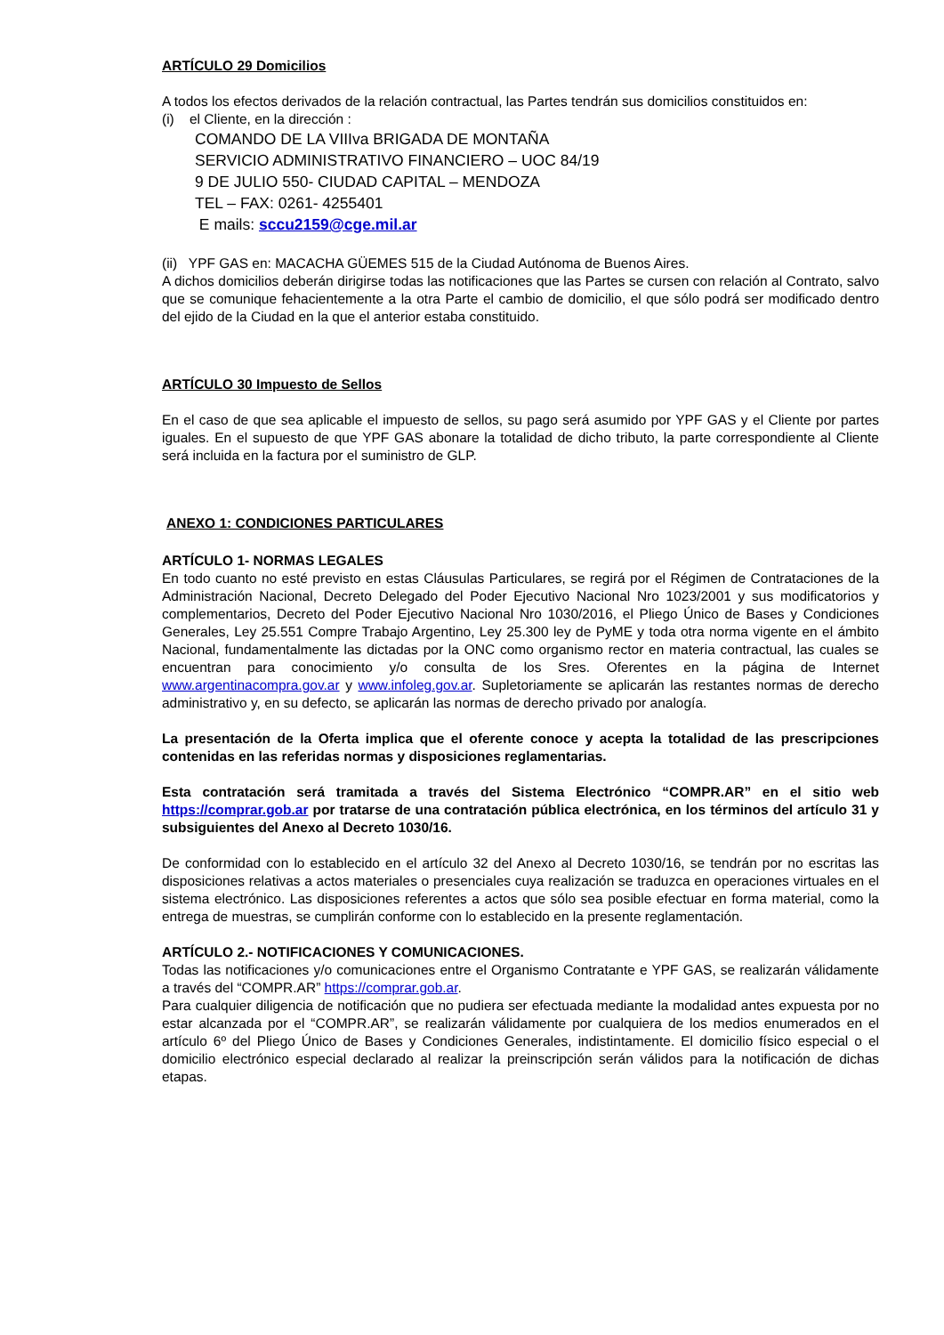ARTÍCULO 29 Domicilios
A todos los efectos derivados de la relación contractual, las Partes tendrán sus domicilios constituidos en:
(i) el Cliente, en la dirección :
COMANDO DE LA VIIIva BRIGADA DE MONTAÑA
SERVICIO ADMINISTRATIVO FINANCIERO – UOC 84/19
9 DE JULIO 550- CIUDAD CAPITAL – MENDOZA
TEL – FAX: 0261- 4255401
E mails: sccu2159@cge.mil.ar
(ii) YPF GAS en: MACACHA GÜEMES 515 de la Ciudad Autónoma de Buenos Aires.
A dichos domicilios deberán dirigirse todas las notificaciones que las Partes se cursen con relación al Contrato, salvo que se comunique fehacientemente a la otra Parte el cambio de domicilio, el que sólo podrá ser modificado dentro del ejido de la Ciudad en la que el anterior estaba constituido.
ARTÍCULO 30 Impuesto de Sellos
En el caso de que sea aplicable el impuesto de sellos, su pago será asumido por YPF GAS y el Cliente por partes iguales. En el supuesto de que YPF GAS abonare la totalidad de dicho tributo, la parte correspondiente al Cliente será incluida en la factura por el suministro de GLP.
ANEXO 1: CONDICIONES PARTICULARES
ARTÍCULO 1- NORMAS LEGALES
En todo cuanto no esté previsto en estas Cláusulas Particulares, se regirá por el Régimen de Contrataciones de la Administración Nacional, Decreto Delegado del Poder Ejecutivo Nacional Nro 1023/2001 y sus modificatorios y complementarios, Decreto del Poder Ejecutivo Nacional Nro 1030/2016, el Pliego Único de Bases y Condiciones Generales, Ley 25.551 Compre Trabajo Argentino, Ley 25.300 ley de PyME y toda otra norma vigente en el ámbito Nacional, fundamentalmente las dictadas por la ONC como organismo rector en materia contractual, las cuales se encuentran para conocimiento y/o consulta de los Sres. Oferentes en la página de Internet www.argentinacompra.gov.ar y www.infoleg.gov.ar. Supletoriamente se aplicarán las restantes normas de derecho administrativo y, en su defecto, se aplicarán las normas de derecho privado por analogía.
La presentación de la Oferta implica que el oferente conoce y acepta la totalidad de las prescripciones contenidas en las referidas normas y disposiciones reglamentarias.
Esta contratación será tramitada a través del Sistema Electrónico “COMPR.AR” en el sitio web https://comprar.gob.ar por tratarse de una contratación pública electrónica, en los términos del artículo 31 y subsiguientes del Anexo al Decreto 1030/16.
De conformidad con lo establecido en el artículo 32 del Anexo al Decreto 1030/16, se tendrán por no escritas las disposiciones relativas a actos materiales o presenciales cuya realización se traduzca en operaciones virtuales en el sistema electrónico. Las disposiciones referentes a actos que sólo sea posible efectuar en forma material, como la entrega de muestras, se cumplirán conforme con lo establecido en la presente reglamentación.
ARTÍCULO 2.- NOTIFICACIONES Y COMUNICACIONES.
Todas las notificaciones y/o comunicaciones entre el Organismo Contratante e YPF GAS, se realizarán válidamente a través del “COMPR.AR” https://comprar.gob.ar.
Para cualquier diligencia de notificación que no pudiera ser efectuada mediante la modalidad antes expuesta por no estar alcanzada por el “COMPR.AR”, se realizarán válidamente por cualquiera de los medios enumerados en el artículo 6º del Pliego Único de Bases y Condiciones Generales, indistintamente. El domicilio físico especial o el domicilio electrónico especial declarado al realizar la preinscripción serán válidos para la notificación de dichas etapas.